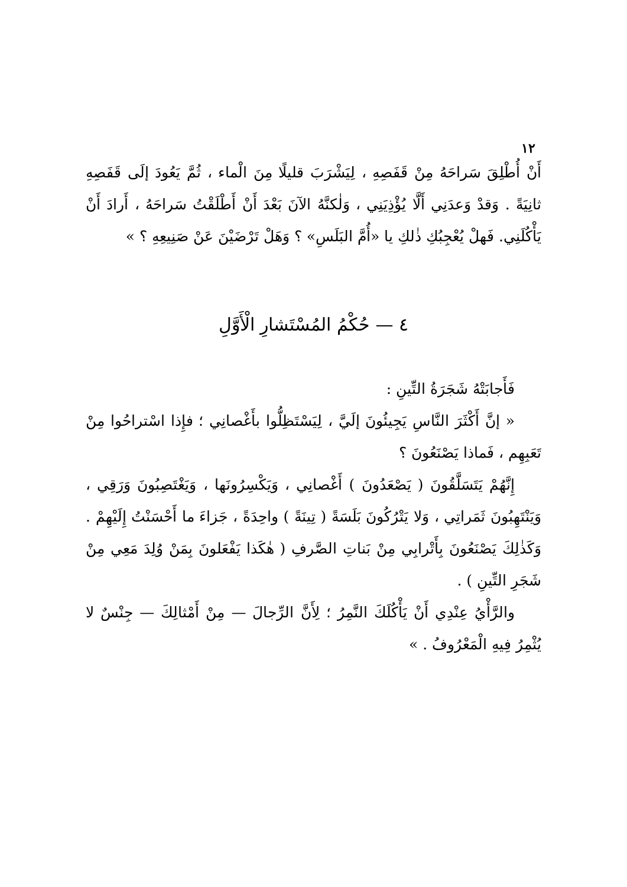١٢
أَنْ أُطْلِقَ سَراحَهُ مِنْ قَفَصِهِ ، لِيَشْرَبَ قليلًا مِنَ الْماء ، ثُمَّ يَعُودَ إلَى قَفَصِهِ ثانِيَةً . وَقدْ وَعدَنِي أَلَّا يُؤْذِيَنِي ، وَلٰكنَّهُ الآنَ بَعْدَ أَنْ أَطْلَقْتُ سَراحَهُ ، أَرادَ أَنْ يَأْكُلَنِي. فَهلْ يُعْجِبُكِ ذٰلكِ يا «أُمَّ البَلَسِ» ؟ وَهَلْ تَرْضَيْنَ عَنْ صَنِيعِهِ ؟ »
٤ — حُكْمُ المُسْتَشارِ الْأَوَّلِ
فَأَجابَتْهُ شَجَرَةُ التِّينِ :
« إنَّ أَكْثَرَ النَّاسِ يَجِيئُونَ إلَيَّ ، لِيَسْتَظِلُّوا بأَغْصانِي ؛ فإِذا اسْتراحُوا مِنْ تَعَبِهِم ، فَماذا يَصْنَعُونَ ؟
إِنَّهُمْ يَتَسَلَّقُونَ ( يَصْعَدُونَ ) أَغْصانِي ، وَيَكْسِرُونَها ، وَيَغْتَصِبُونَ وَرَقِي ، وَيَنْتَهِبُونَ ثَمَراتِي ، وَلا يَتْرُكُونَ بَلَسَةً ( تِينَةً ) واحِدَةً ، جَزاءَ ما أَحْسَنْتُ إِلَيْهِمْ . وَكَذٰلِكَ يَصْنَعُونَ بِأَتْرابِي مِنْ بَناتِ الصَّرفِ ( هٰكَذا يَفْعَلونَ بِمَنْ وُلِدَ مَعِي مِنْ شَجَرِ التِّينِ ) .
والرَّأْيُ عِنْدِي أَنْ يَأْكُلَكَ النَّمِرُ ؛ لِأَنَّ الرِّجالَ — مِنْ أَمْثالِكَ — جِنْسٌ لا يُثْمِرُ فِيهِ الْمَعْرُوفُ . »